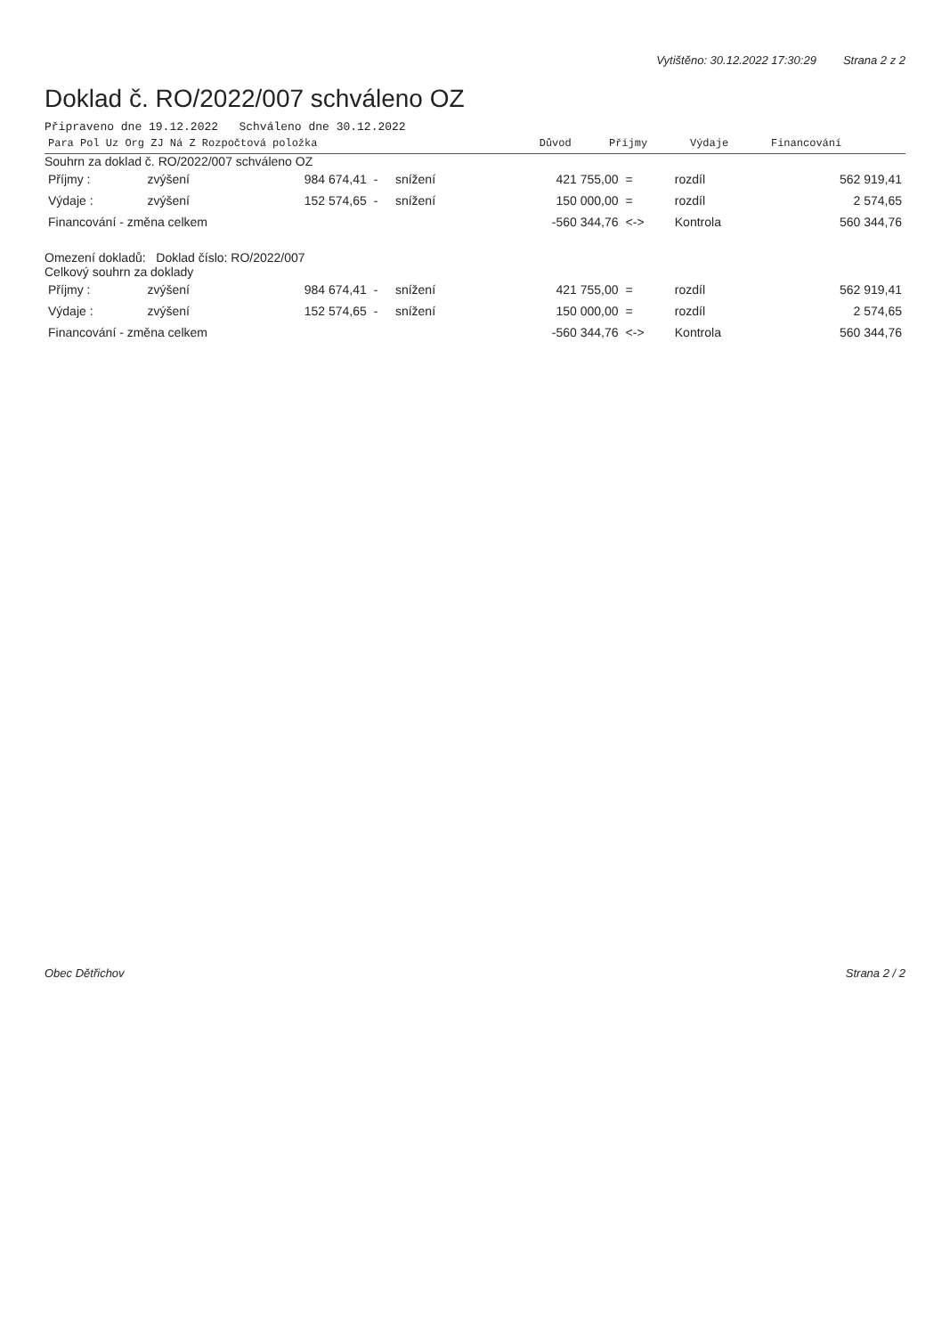Vytištěno: 30.12.2022 17:30:29 Strana 2 z 2
Doklad č. RO/2022/007 schváleno OZ
Připraveno dne 19.12.2022 Schváleno dne 30.12.2022
| Para Pol Uz Org ZJ Ná Z Rozpočtová položka | Důvod | Příjmy | Výdaje | Financování |
| --- | --- | --- | --- | --- |
Souhrn za doklad č. RO/2022/007 schváleno OZ
| Příjmy : | zvýšení | 984 674,41 | - | snížení | 421 755,00 | = | rozdíl | 562 919,41 |
| Výdaje : | zvýšení | 152 574,65 | - | snížení | 150 000,00 | = | rozdíl | 2 574,65 |
| Financování - změna celkem | | | | | -560 344,76 | <-> | Kontrola | 560 344,76 |
Omezení dokladů: Doklad číslo: RO/2022/007
Celkový souhrn za doklady
| Příjmy : | zvýšení | 984 674,41 | - | snížení | 421 755,00 | = | rozdíl | 562 919,41 |
| Výdaje : | zvýšení | 152 574,65 | - | snížení | 150 000,00 | = | rozdíl | 2 574,65 |
| Financování - změna celkem | | | | | -560 344,76 | <-> | Kontrola | 560 344,76 |
Obec Dětřichov Strana 2 / 2